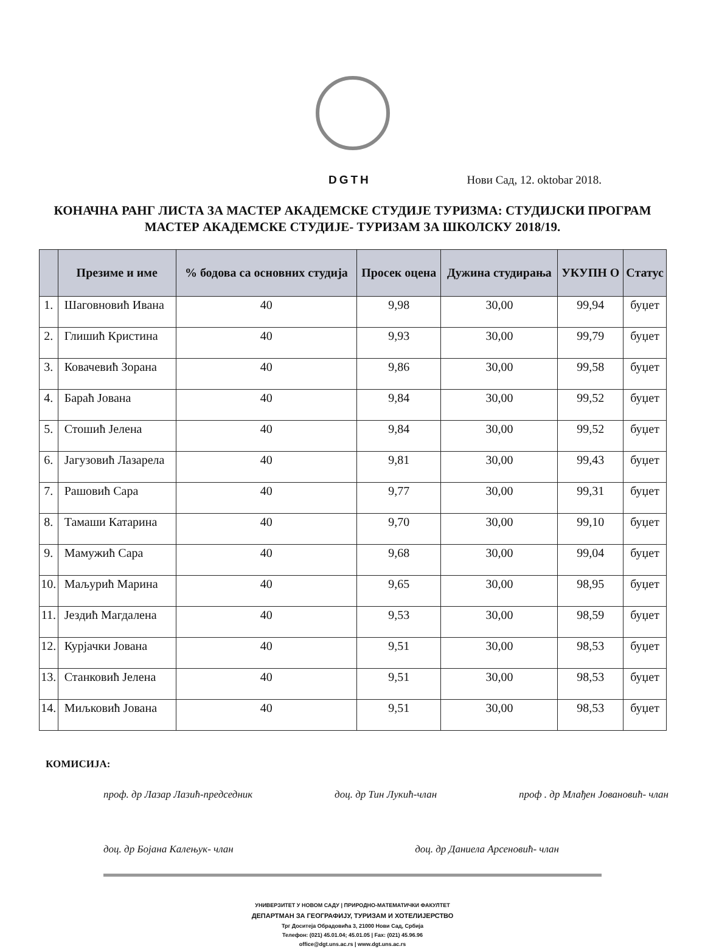DGTH Нови Сад, 12. oktobar 2018.
КОНАЧНА РАНГ ЛИСТА ЗА МАСТЕР АКАДЕМСКЕ СТУДИЈЕ ТУРИЗМА: СТУДИЈСКИ ПРОГРАМ МАСТЕР АКАДЕМСКЕ СТУДИЈЕ- ТУРИЗАМ ЗА ШКОЛСКУ 2018/19.
| | Презиме и име | % бодова са основних студија | Просек оцена | Дужина студирања | УКУПН О | Статус |
| --- | --- | --- | --- | --- | --- | --- |
| 1. | Шаговновић Ивана | 40 | 9,98 | 30,00 | 99,94 | буџет |
| 2. | Глишић Кристина | 40 | 9,93 | 30,00 | 99,79 | буџет |
| 3. | Ковачевић Зорана | 40 | 9,86 | 30,00 | 99,58 | буџет |
| 4. | Барaћ Јована | 40 | 9,84 | 30,00 | 99,52 | буџет |
| 5. | Стошић Јелена | 40 | 9,84 | 30,00 | 99,52 | буџет |
| 6. | Јагузовић Лазарела | 40 | 9,81 | 30,00 | 99,43 | буџет |
| 7. | Рашовић Сара | 40 | 9,77 | 30,00 | 99,31 | буџет |
| 8. | Тамаши Катарина | 40 | 9,70 | 30,00 | 99,10 | буџет |
| 9. | Мамужић Сара | 40 | 9,68 | 30,00 | 99,04 | буџет |
| 10. | Маљурић Марина | 40 | 9,65 | 30,00 | 98,95 | буџет |
| 11. | Јездић Магдалена | 40 | 9,53 | 30,00 | 98,59 | буџет |
| 12. | Курјачки Јована | 40 | 9,51 | 30,00 | 98,53 | буџет |
| 13. | Станковић Јелена | 40 | 9,51 | 30,00 | 98,53 | буџет |
| 14. | Миљковић Јована | 40 | 9,51 | 30,00 | 98,53 | буџет |
КОМИСИЈА:
проф. др Лазар Лазић-председник доц. др Тин Лукић-члан проф . др Млађен Јовановић- члан
доц. др Бојана Калењук- члан доц. др Даниела Арсеновић- члан
УНИВЕРЗИТЕТ У НОВОМ САДУ | ПРИРОДНО-МАТЕМАТИЧКИ ФАКУЛТЕТ
ДЕПАРТМАН ЗА ГЕОГРАФИЈУ, ТУРИЗАМ И ХОТЕЛИЈЕРСТВО
Трг Доситеја Обрадовића 3, 21000 Нови Сад, Србија
Телефон: (021) 45.01.04; 45.01.05 | Fax: (021) 45.96.96
office@dgt.uns.ac.rs | www.dgt.uns.ac.rs